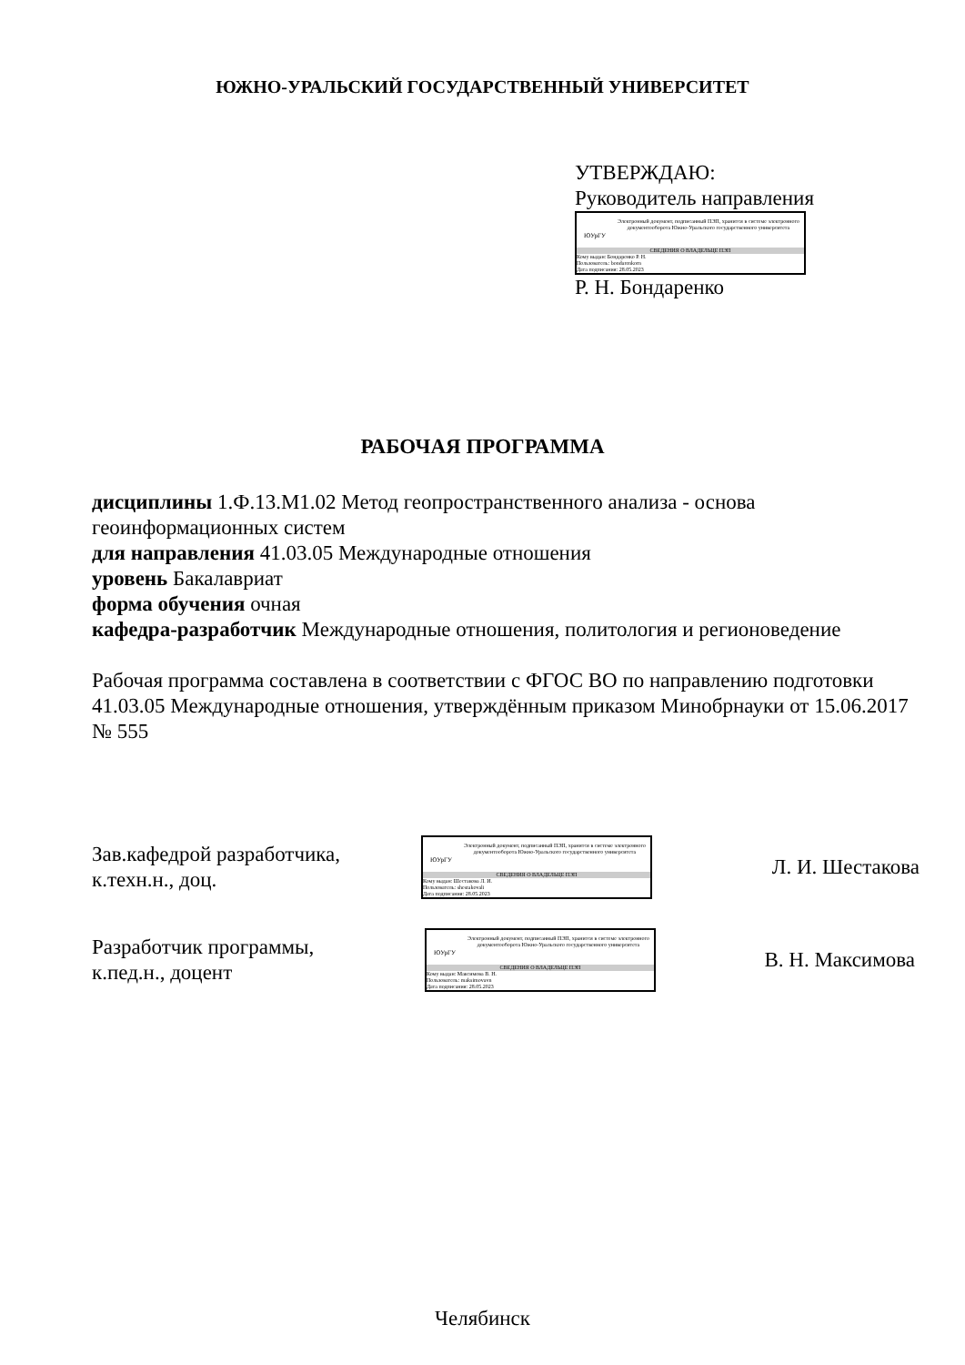ЮЖНО-УРАЛЬСКИЙ ГОСУДАРСТВЕННЫЙ УНИВЕРСИТЕТ
УТВЕРЖДАЮ:
Руководитель направления
ЮУрГУ
Электронный документ, подписанный ПЭП, хранится в системе электронного документооборота Южно-Уральского государственного университета
СВЕДЕНИЯ О ВЛАДЕЛЬЦЕ ПЭП
Кому выдан: Бондаренко Р. Н.
Пользователь: bondarenkorn
Дата подписания: 28.05.2023
Р. Н. Бондаренко
РАБОЧАЯ ПРОГРАММА
дисциплины 1.Ф.13.М1.02 Метод геопространственного анализа - основа геоинформационных систем
для направления 41.03.05 Международные отношения
уровень Бакалавриат
форма обучения очная
кафедра-разработчик Международные отношения, политология и регионоведение
Рабочая программа составлена в соответствии с ФГОС ВО по направлению подготовки 41.03.05 Международные отношения, утверждённым приказом Минобрнауки от 15.06.2017 № 555
Зав.кафедрой разработчика,
к.техн.н., доц.
ЮУрГУ
Электронный документ, подписанный ПЭП, хранится в системе электронного документооборота Южно-Уральского государственного университета
СВЕДЕНИЯ О ВЛАДЕЛЬЦЕ ПЭП
Кому выдан: Шестакова Л. И.
Пользователь: shestakovali
Дата подписания: 28.05.2023
Л. И. Шестакова
Разработчик программы,
к.пед.н., доцент
ЮУрГУ
Электронный документ, подписанный ПЭП, хранится в системе электронного документооборота Южно-Уральского государственного университета
СВЕДЕНИЯ О ВЛАДЕЛЬЦЕ ПЭП
Кому выдан: Максимова В. Н.
Пользователь: maksimovavn
Дата подписания: 28.05.2023
В. Н. Максимова
Челябинск